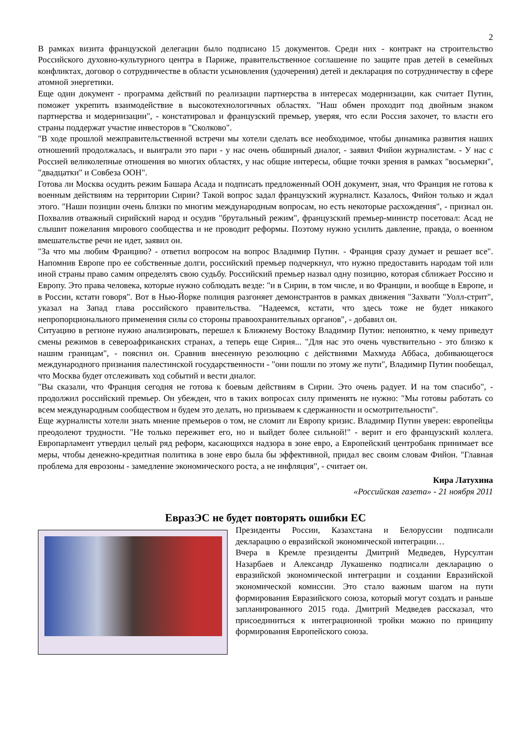2
В рамках визита французской делегации было подписано 15 документов. Среди них - контракт на строительство Российского духовно-культурного центра в Париже, правительственное соглашение по защите прав детей в семейных конфликтах, договор о сотрудничестве в области усыновления (удочерения) детей и декларация по сотрудничеству в сфере атомной энергетики.
Еще один документ - программа действий по реализации партнерства в интересах модернизации, как считает Путин, поможет укрепить взаимодействие в высокотехнологичных областях. "Наш обмен проходит под двойным знаком партнерства и модернизации", - констатировал и французский премьер, уверяя, что если Россия захочет, то власти его страны поддержат участие инвесторов в "Сколково".
"В ходе прошлой межправительственной встречи мы хотели сделать все необходимое, чтобы динамика развития наших отношений продолжалась, и выиграли это пари - у нас очень обширный диалог, - заявил Фийон журналистам. - У нас с Россией великолепные отношения во многих областях, у нас общие интересы, общие точки зрения в рамках "восьмерки", "двадцатки" и Совбеза ООН".
Готова ли Москва осудить режим Башара Асада и подписать предложенный ООН документ, зная, что Франция не готова к военным действиям на территории Сирии? Такой вопрос задал французский журналист. Казалось, Фийон только и ждал этого. "Наши позиции очень близки по многим международным вопросам, но есть некоторые расхождения", - признал он. Похвалив отважный сирийский народ и осудив "брутальный режим", французский премьер-министр посетовал: Асад не слышит пожелания мирового сообщества и не проводит реформы. Поэтому нужно усилить давление, правда, о военном вмешательстве речи не идет, заявил он.
"За что мы любим Францию? - ответил вопросом на вопрос Владимир Путин. - Франция сразу думает и решает все". Напомнив Европе про ее собственные долги, российский премьер подчеркнул, что нужно предоставить народам той или иной страны право самим определять свою судьбу. Российский премьер назвал одну позицию, которая сближает Россию и Европу. Это права человека, которые нужно соблюдать везде: "и в Сирии, в том числе, и во Франции, и вообще в Европе, и в России, кстати говоря". Вот в Нью-Йорке полиция разгоняет демонстрантов в рамках движения "Захвати "Уолл-стрит", указал на Запад глава российского правительства. "Надеемся, кстати, что здесь тоже не будет никакого непропорционального применения силы со стороны правоохранительных органов", - добавил он.
Ситуацию в регионе нужно анализировать, перешел к Ближнему Востоку Владимир Путин: непонятно, к чему приведут смены режимов в североафриканских странах, а теперь еще Сирия... "Для нас это очень чувствительно - это близко к нашим границам", - пояснил он. Сравнив внесенную резолюцию с действиями Махмуда Аббаса, добивающегося международного признания палестинской государственности - "они пошли по этому же пути", Владимир Путин пообещал, что Москва будет отслеживать ход событий и вести диалог.
"Вы сказали, что Франция сегодня не готова к боевым действиям в Сирии. Это очень радует. И на том спасибо", - продолжил российский премьер. Он убежден, что в таких вопросах силу применять не нужно: "Мы готовы работать со всем международным сообществом и будем это делать, но призываем к сдержанности и осмотрительности".
Еще журналисты хотели знать мнение премьеров о том, не сломит ли Европу кризис. Владимир Путин уверен: европейцы преодолеют трудности. "Не только переживет его, но и выйдет более сильной!" - верит и его французский коллега. Европарламент утвердил целый ряд реформ, касающихся надзора в зоне евро, а Европейский центробанк принимает все меры, чтобы денежно-кредитная политика в зоне евро была бы эффективной, придал вес своим словам Фийон. "Главная проблема для еврозоны - замедление экономического роста, а не инфляция", - считает он.
Кира Латухина
«Российская газета» - 21 ноября 2011
ЕвразЭС не будет повторять ошибки ЕС
Президенты России, Казахстана и Белоруссии подписали декларацию о евразийской экономической интеграции…
Вчера в Кремле президенты Дмитрий Медведев, Нурсултан Назарбаев и Александр Лукашенко подписали декларацию о евразийской экономической интеграции и создании Евразийской экономической комиссии. Это стало важным шагом на пути формирования Евразийского союза, который могут создать и раньше запланированного 2015 года. Дмитрий Медведев рассказал, что присоединиться к интеграционной тройки можно по принципу формирования Европейского союза.